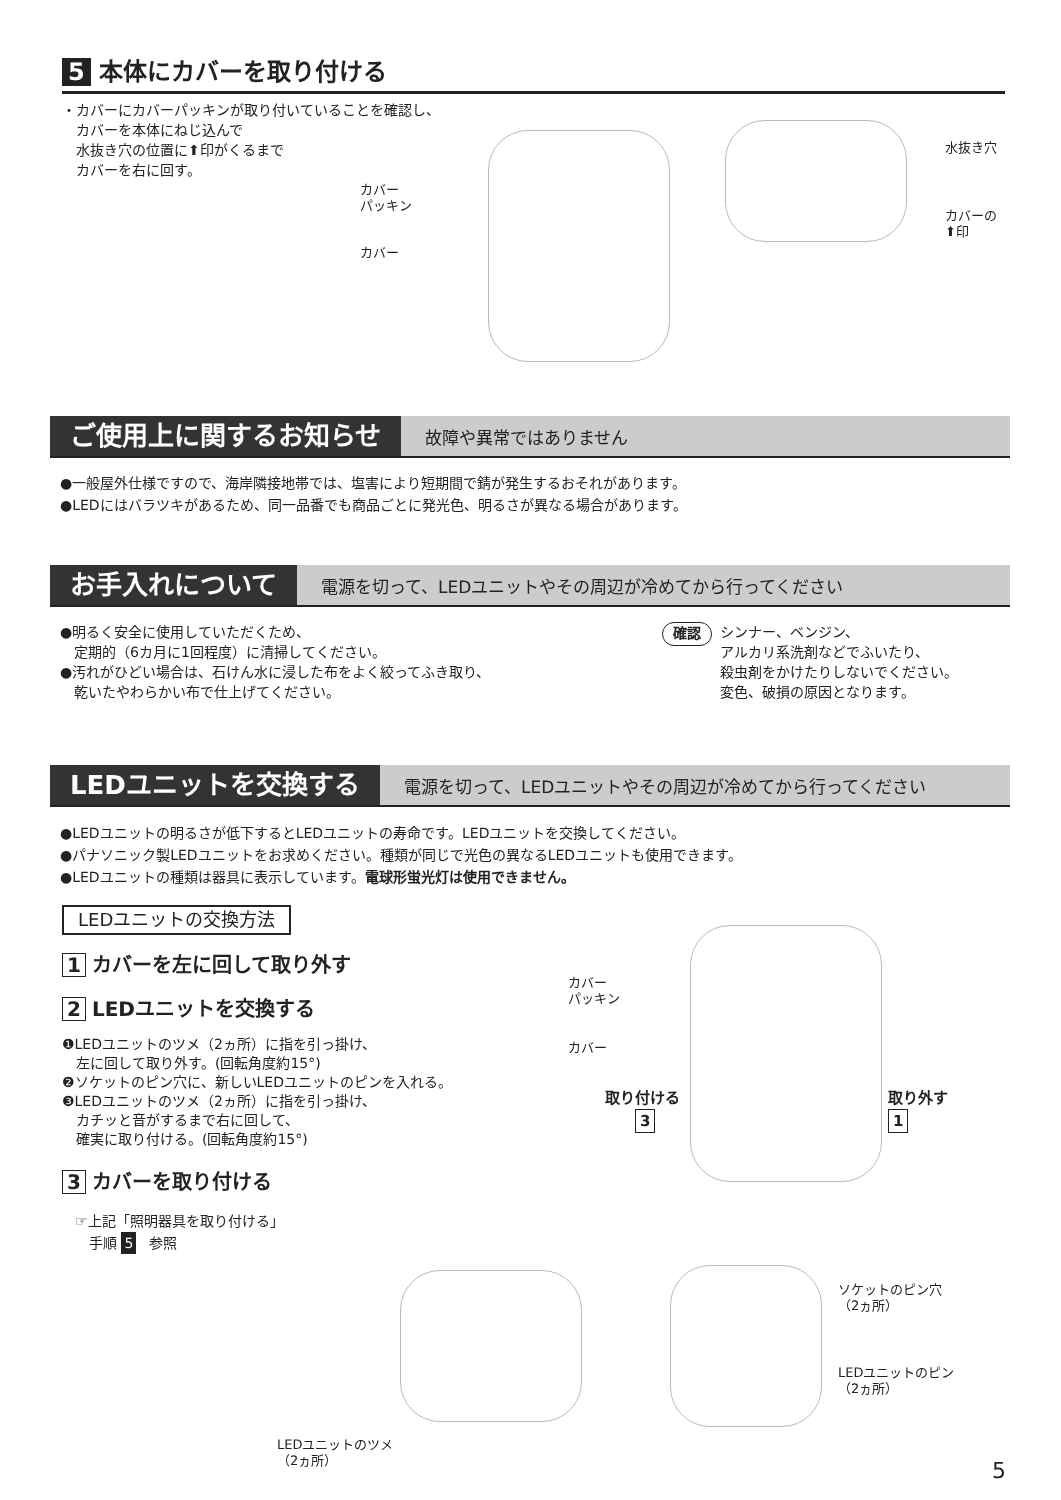5 本体にカバーを取り付ける
・カバーにカバーパッキンが取り付いていることを確認し、
　カバーを本体にねじ込んで
　水抜き穴の位置に⬆印がくるまで
　カバーを右に回す。
カバー
パッキン
カバー
水抜き穴
カバーの
⬆印
ご使用上に関するお知らせ 故障や異常ではありません
●一般屋外仕様ですので、海岸隣接地帯では、塩害により短期間で錆が発生するおそれがあります。
●LEDにはバラツキがあるため、同一品番でも商品ごとに発光色、明るさが異なる場合があります。
お手入れについて 電源を切って、LEDユニットやその周辺が冷めてから行ってください
●明るく安全に使用していただくため、
　定期的（6カ月に1回程度）に清掃してください。
●汚れがひどい場合は、石けん水に浸した布をよく絞ってふき取り、
　乾いたやわらかい布で仕上げてください。
確認 シンナー、ベンジン、
アルカリ系洗剤などでふいたり、
殺虫剤をかけたりしないでください。
変色、破損の原因となります。
LEDユニットを交換する 電源を切って、LEDユニットやその周辺が冷めてから行ってください
●LEDユニットの明るさが低下するとLEDユニットの寿命です。LEDユニットを交換してください。
●パナソニック製LEDユニットをお求めください。種類が同じで光色の異なるLEDユニットも使用できます。
●LEDユニットの種類は器具に表示しています。電球形蛍光灯は使用できません。
LEDユニットの交換方法
1 カバーを左に回して取り外す
2 LEDユニットを交換する
❶LEDユニットのツメ（2ヵ所）に指を引っ掛け、
　左に回して取り外す。(回転角度約15°)
❷ソケットのピン穴に、新しいLEDユニットのピンを入れる。
❸LEDユニットのツメ（2ヵ所）に指を引っ掛け、
　カチッと音がするまで右に回して、
　確実に取り付ける。(回転角度約15°)
3 カバーを取り付ける
☞上記「照明器具を取り付ける」
　手順 5 参照
カバー
パッキン
カバー
取り付ける
　　3
取り外す
1
LEDユニットのツメ
（2ヵ所）
ソケットのピン穴
（2ヵ所）
LEDユニットのピン
（2ヵ所）
5